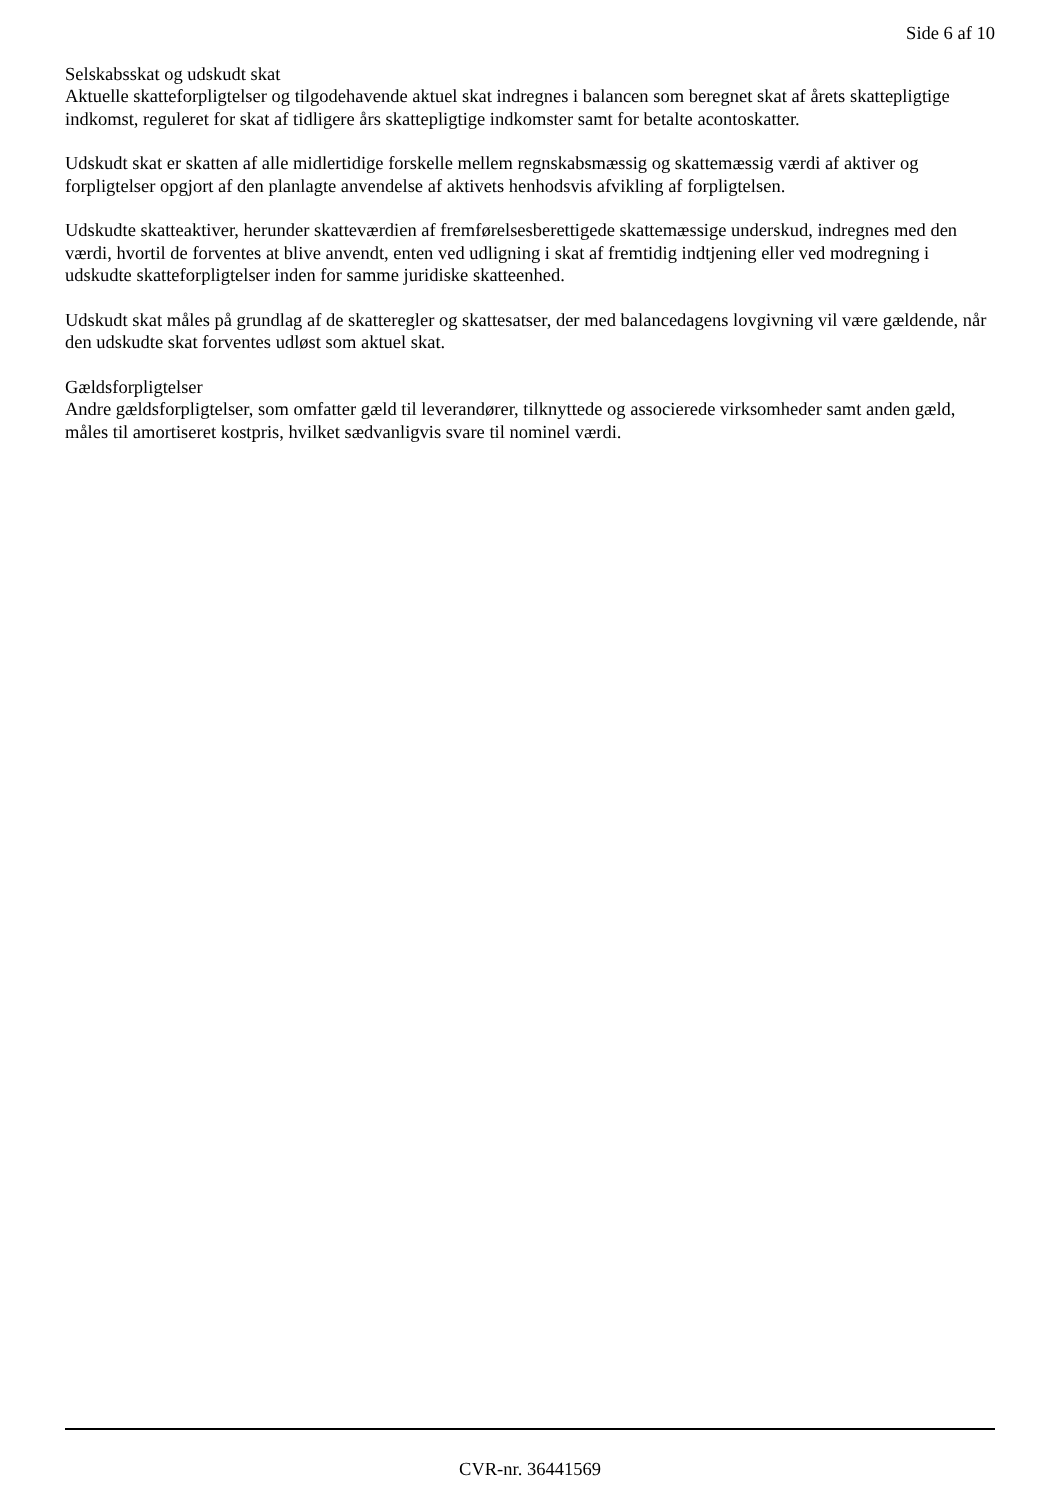Side 6 af 10
Selskabsskat og udskudt skat
Aktuelle skatteforpligtelser og tilgodehavende aktuel skat indregnes i balancen som beregnet skat af årets skattepligtige indkomst, reguleret for skat af tidligere års skattepligtige indkomster samt for betalte acontoskatter.
Udskudt skat er skatten af alle midlertidige forskelle mellem regnskabsmæssig og skattemæssig værdi af aktiver og forpligtelser opgjort af den planlagte anvendelse af aktivets henhodsvis afvikling af forpligtelsen.
Udskudte skatteaktiver, herunder skatteværdien af fremførelsesberettigede skattemæssige underskud, indregnes med den værdi, hvortil de forventes at blive anvendt, enten ved udligning i skat af fremtidig indtjening eller ved modregning i udskudte skatteforpligtelser inden for samme juridiske skatteenhed.
Udskudt skat måles på grundlag af de skatteregler og skattesatser, der med balancedagens lovgivning vil være gældende, når den udskudte skat forventes udløst som aktuel skat.
Gældsforpligtelser
Andre gældsforpligtelser, som omfatter gæld til leverandører, tilknyttede og associerede virksomheder samt anden gæld, måles til amortiseret kostpris, hvilket sædvanligvis svare til nominel værdi.
CVR-nr. 36441569